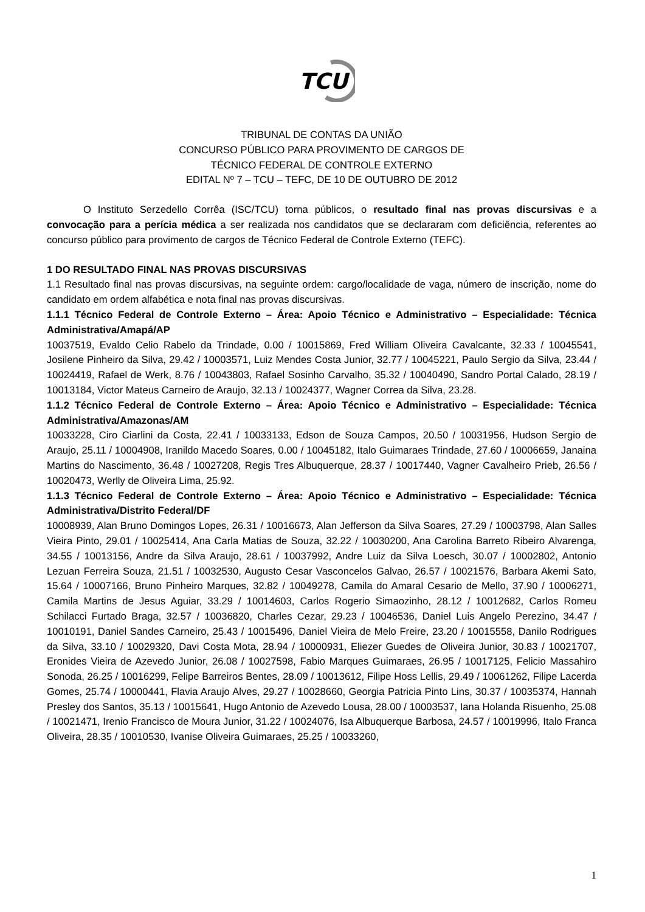TCU
TRIBUNAL DE CONTAS DA UNIÃO
CONCURSO PÚBLICO PARA PROVIMENTO DE CARGOS DE
TÉCNICO FEDERAL DE CONTROLE EXTERNO
EDITAL Nº 7 – TCU – TEFC, DE 10 DE OUTUBRO DE 2012
O Instituto Serzedello Corrêa (ISC/TCU) torna públicos, o resultado final nas provas discursivas e a convocação para a perícia médica a ser realizada nos candidatos que se declararam com deficiência, referentes ao concurso público para provimento de cargos de Técnico Federal de Controle Externo (TEFC).
1 DO RESULTADO FINAL NAS PROVAS DISCURSIVAS
1.1 Resultado final nas provas discursivas, na seguinte ordem: cargo/localidade de vaga, número de inscrição, nome do candidato em ordem alfabética e nota final nas provas discursivas.
1.1.1 Técnico Federal de Controle Externo – Área: Apoio Técnico e Administrativo – Especialidade: Técnica Administrativa/Amapá/AP
10037519, Evaldo Celio Rabelo da Trindade, 0.00 / 10015869, Fred William Oliveira Cavalcante, 32.33 / 10045541, Josilene Pinheiro da Silva, 29.42 / 10003571, Luiz Mendes Costa Junior, 32.77 / 10045221, Paulo Sergio da Silva, 23.44 / 10024419, Rafael de Werk, 8.76 / 10043803, Rafael Sosinho Carvalho, 35.32 / 10040490, Sandro Portal Calado, 28.19 / 10013184, Victor Mateus Carneiro de Araujo, 32.13 / 10024377, Wagner Correa da Silva, 23.28.
1.1.2 Técnico Federal de Controle Externo – Área: Apoio Técnico e Administrativo – Especialidade: Técnica Administrativa/Amazonas/AM
10033228, Ciro Ciarlini da Costa, 22.41 / 10033133, Edson de Souza Campos, 20.50 / 10031956, Hudson Sergio de Araujo, 25.11 / 10004908, Iranildo Macedo Soares, 0.00 / 10045182, Italo Guimaraes Trindade, 27.60 / 10006659, Janaina Martins do Nascimento, 36.48 / 10027208, Regis Tres Albuquerque, 28.37 / 10017440, Vagner Cavalheiro Prieb, 26.56 / 10020473, Werlly de Oliveira Lima, 25.92.
1.1.3 Técnico Federal de Controle Externo – Área: Apoio Técnico e Administrativo – Especialidade: Técnica Administrativa/Distrito Federal/DF
10008939, Alan Bruno Domingos Lopes, 26.31 / 10016673, Alan Jefferson da Silva Soares, 27.29 / 10003798, Alan Salles Vieira Pinto, 29.01 / 10025414, Ana Carla Matias de Souza, 32.22 / 10030200, Ana Carolina Barreto Ribeiro Alvarenga, 34.55 / 10013156, Andre da Silva Araujo, 28.61 / 10037992, Andre Luiz da Silva Loesch, 30.07 / 10002802, Antonio Lezuan Ferreira Souza, 21.51 / 10032530, Augusto Cesar Vasconcelos Galvao, 26.57 / 10021576, Barbara Akemi Sato, 15.64 / 10007166, Bruno Pinheiro Marques, 32.82 / 10049278, Camila do Amaral Cesario de Mello, 37.90 / 10006271, Camila Martins de Jesus Aguiar, 33.29 / 10014603, Carlos Rogerio Simaozinho, 28.12 / 10012682, Carlos Romeu Schilacci Furtado Braga, 32.57 / 10036820, Charles Cezar, 29.23 / 10046536, Daniel Luis Angelo Perezino, 34.47 / 10010191, Daniel Sandes Carneiro, 25.43 / 10015496, Daniel Vieira de Melo Freire, 23.20 / 10015558, Danilo Rodrigues da Silva, 33.10 / 10029320, Davi Costa Mota, 28.94 / 10000931, Eliezer Guedes de Oliveira Junior, 30.83 / 10021707, Eronides Vieira de Azevedo Junior, 26.08 / 10027598, Fabio Marques Guimaraes, 26.95 / 10017125, Felicio Massahiro Sonoda, 26.25 / 10016299, Felipe Barreiros Bentes, 28.09 / 10013612, Filipe Hoss Lellis, 29.49 / 10061262, Filipe Lacerda Gomes, 25.74 / 10000441, Flavia Araujo Alves, 29.27 / 10028660, Georgia Patricia Pinto Lins, 30.37 / 10035374, Hannah Presley dos Santos, 35.13 / 10015641, Hugo Antonio de Azevedo Lousa, 28.00 / 10003537, Iana Holanda Risuenho, 25.08 / 10021471, Irenio Francisco de Moura Junior, 31.22 / 10024076, Isa Albuquerque Barbosa, 24.57 / 10019996, Italo Franca Oliveira, 28.35 / 10010530, Ivanise Oliveira Guimaraes, 25.25 / 10033260,
1